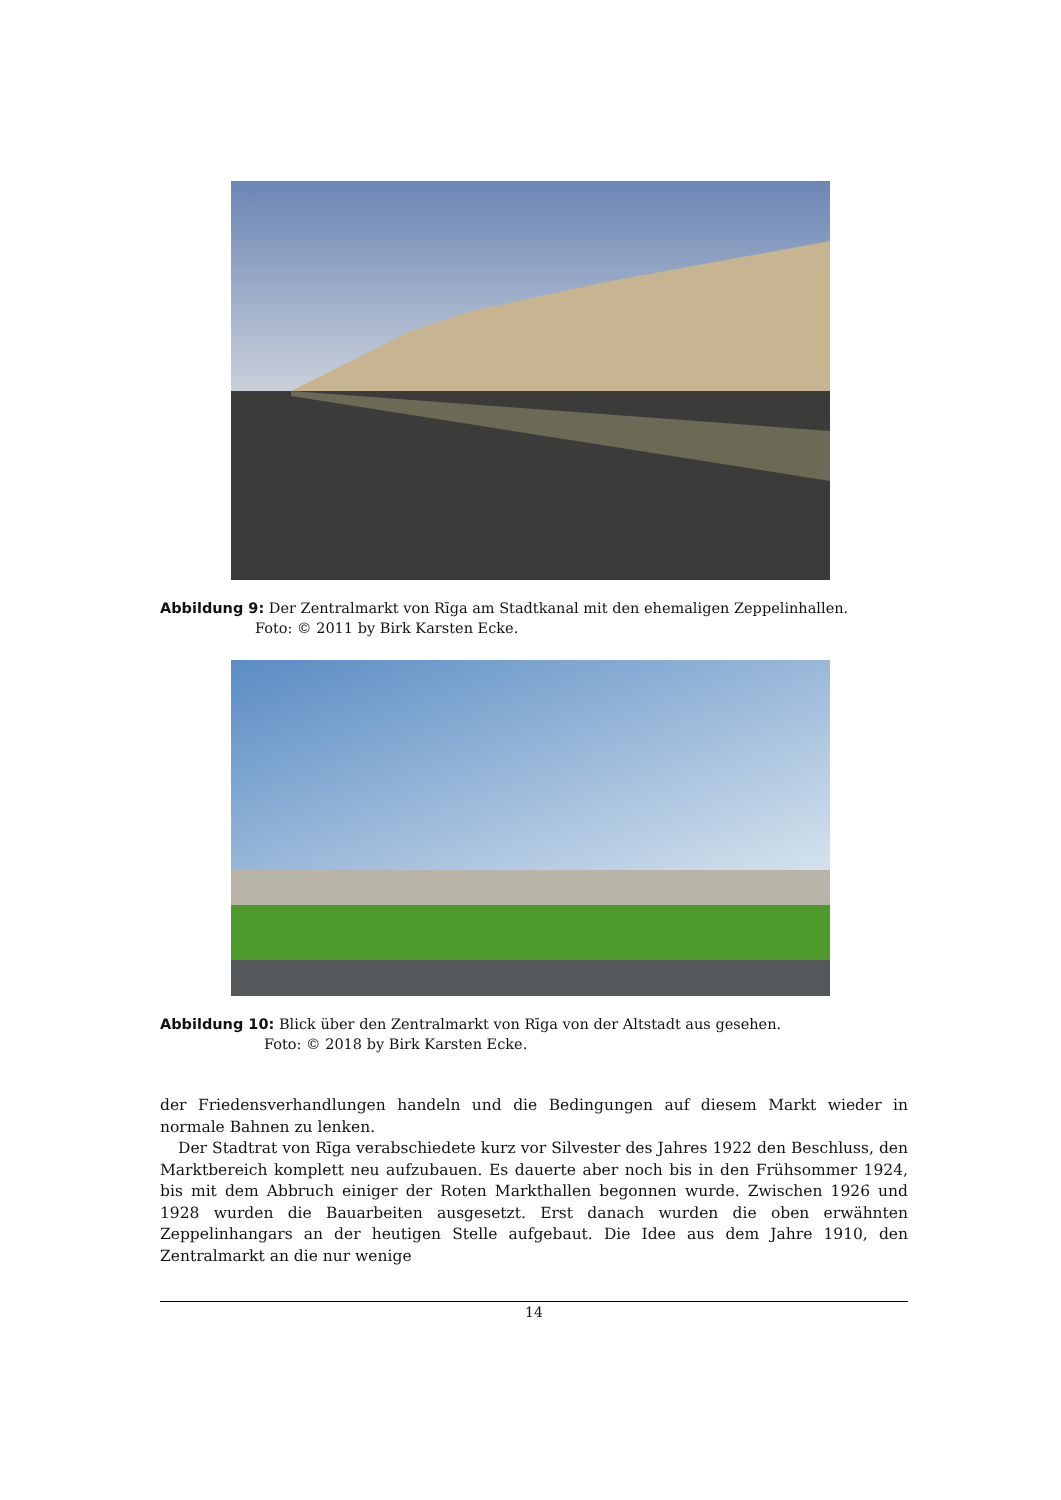Abbildung 9: Der Zentralmarkt von Rīga am Stadtkanal mit den ehemaligen Zeppelinhallen.
Foto: © 2011 by Birk Karsten Ecke.
Abbildung 10: Blick über den Zentralmarkt von Rīga von der Altstadt aus gesehen.
Foto: © 2018 by Birk Karsten Ecke.
der Friedensverhandlungen handeln und die Bedingungen auf diesem Markt wieder in normale Bahnen zu lenken.
Der Stadtrat von Rīga verabschiedete kurz vor Silvester des Jahres 1922 den Beschluss, den Marktbereich komplett neu aufzubauen. Es dauerte aber noch bis in den Frühsommer 1924, bis mit dem Abbruch einiger der Roten Markthallen begonnen wurde. Zwischen 1926 und 1928 wurden die Bauarbeiten ausgesetzt. Erst danach wurden die oben erwähnten Zeppelinhangars an der heutigen Stelle aufgebaut. Die Idee aus dem Jahre 1910, den Zentralmarkt an die nur wenige
14